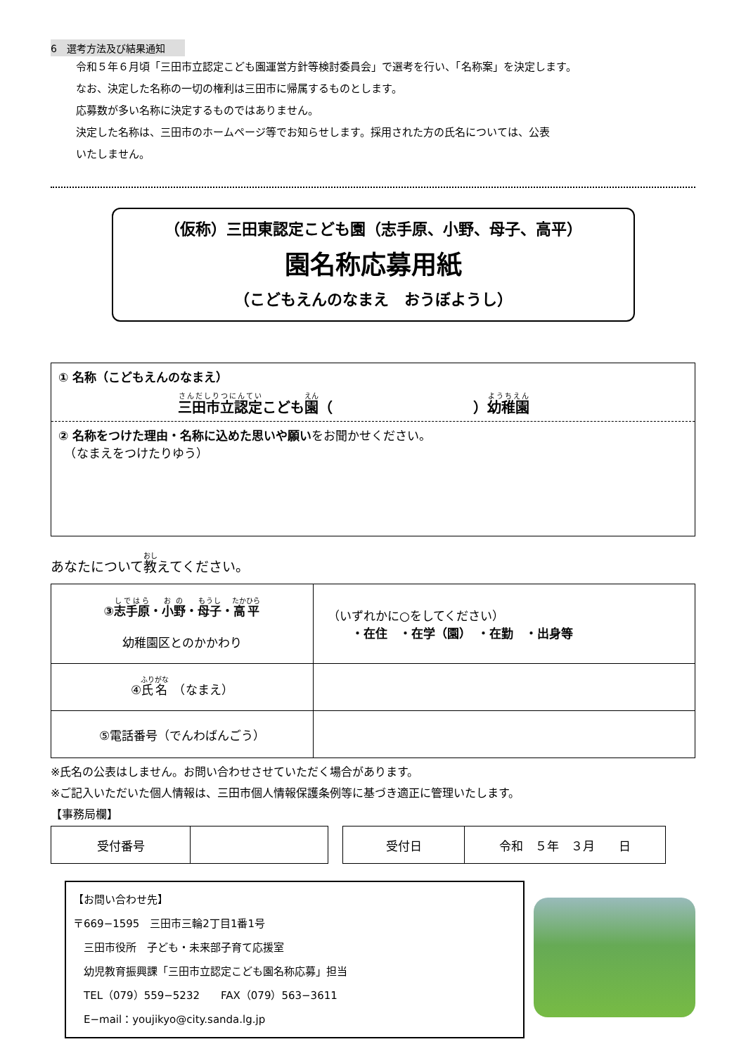6　選考方法及び結果通知
令和５年６月頃「三田市立認定こども園運営方針等検討委員会」で選考を行い、「名称案」を決定します。
なお、決定した名称の一切の権利は三田市に帰属するものとします。
応募数が多い名称に決定するものではありません。
決定した名称は、三田市のホームページ等でお知らせします。採用された方の氏名については、公表
いたしません。
（仮称）三田東認定こども園（志手原、小野、母子、高平）
園名称応募用紙
（こどもえんのなまえ　おうぼようし）
① 名称（こどもえんのなまえ）
三田市立認定こども園（　　　　　　　　　　）幼稚園
② 名称をつけた理由・名称に込めた思いや願いをお聞かせください。
　（なまえをつけたりゆう）
あなたについて教えてください。
| ③ 志手原 ・ 小野 ・ 母子 ・ 高平 幼稚園区とのかかわり | （いずれかに○をしてください） ・在住 ・在学（園） ・在勤 ・出身等 |
| ④ 氏名 （なまえ） | |
| ⑤電話番号（でんわばんごう） | |
※氏名の公表はしません。お問い合わせさせていただく場合があります。
※ご記入いただいた個人情報は、三田市個人情報保護条例等に基づき適正に管理いたします。
【事務局欄】
| 受付番号 | |
| 受付日 | 令和 ５年 ３月 日 |
【お問い合わせ先】
〒669−1595　三田市三輪2丁目1番1号
　三田市役所　子ども・未来部子育て応援室
　幼児教育振興課「三田市立認定こども園名称応募」担当
　TEL（079）559−5232　　FAX（079）563−3611
　E−mail：youjikyo@city.sanda.lg.jp